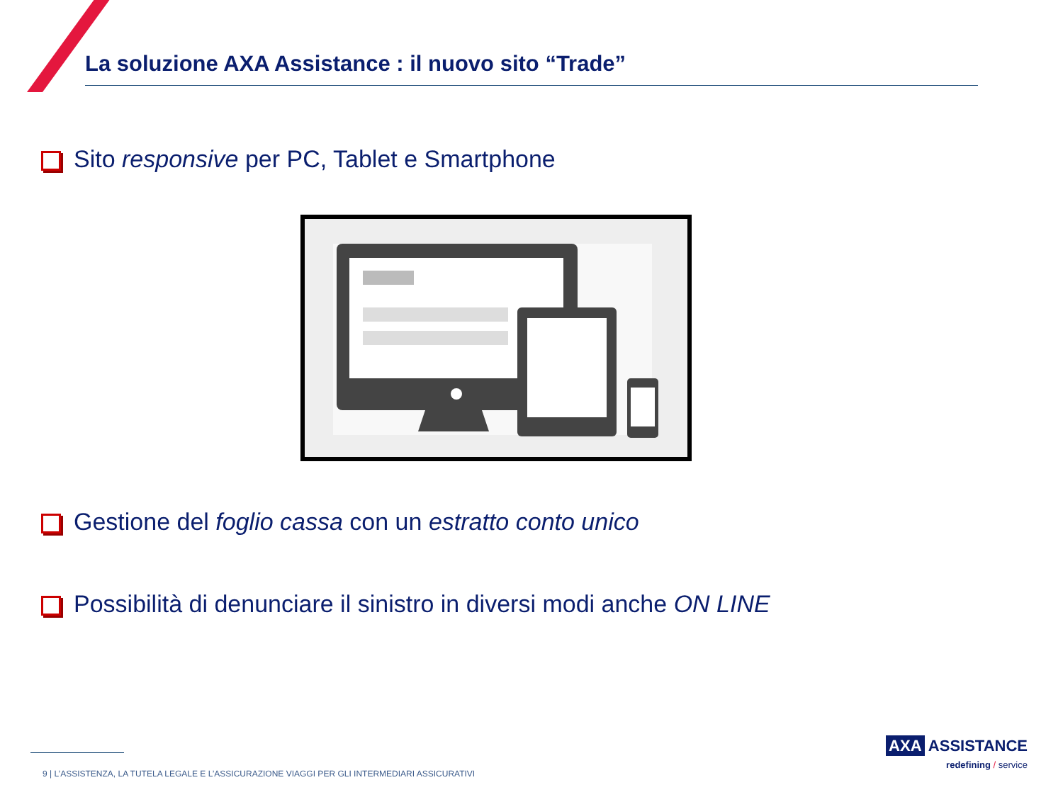La soluzione AXA Assistance : il nuovo sito “Trade”
Sito responsive per PC, Tablet e Smartphone
Gestione del foglio cassa con un estratto conto unico
Possibilità di denunciare il sinistro in diversi modi anche ON LINE
9 | L’ASSISTENZA, LA TUTELA LEGALE E L’ASSICURAZIONE VIAGGI PER GLI INTERMEDIARI ASSICURATIVI
AXA ASSISTANCE
redefining / service